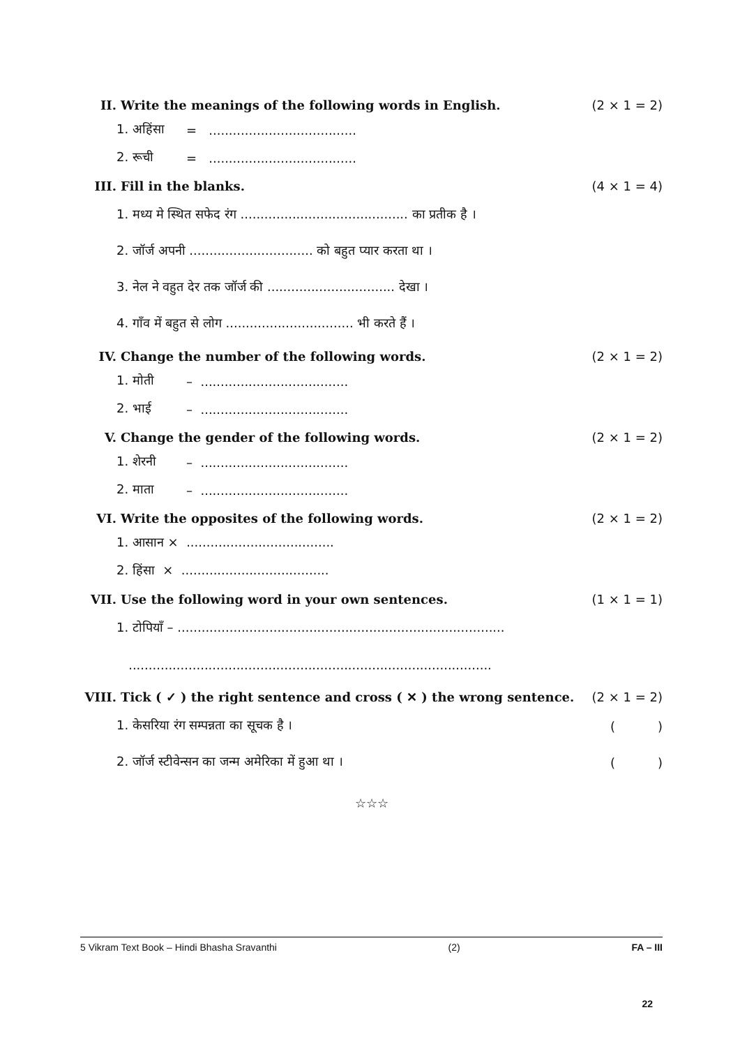II. Write the meanings of the following words in English. (2 × 1 = 2)
1. अहिंसा = .....................................
2. रूची = .....................................
III. Fill in the blanks. (4 × 1 = 4)
1. मध्य मे स्थित सफेद रंग .......................................... का प्रतीक है ।
2. जॉर्ज अपनी ............................... को बहुत प्यार करता था ।
3. नेल ने वहुत देर तक जॉर्ज की ................................ देखा ।
4. गाँव में बहुत से लोग ................................ भी करते हैं ।
IV. Change the number of the following words. (2 × 1 = 2)
1. मोती – .....................................
2. भाई – .....................................
V. Change the gender of the following words. (2 × 1 = 2)
1. शेरनी – .....................................
2. माता – .....................................
VI. Write the opposites of the following words. (2 × 1 = 2)
1. आसान × .....................................
2. हिंसा × .....................................
VII. Use the following word in your own sentences. (1 × 1 = 1)
1. टोपियाँ – ..................................................................................
...........................................................................................
VIII. Tick ( ✓ ) the right sentence and cross ( ✕ ) the wrong sentence. (2 × 1 = 2)
1. केसरिया रंग सम्पन्नता का सूचक है । ()
2. जॉर्ज स्टीवेन्सन का जन्म अमेरिका में हुआ था । ()
☆☆☆
5 Vikram Text Book – Hindi Bhasha Sravanthi (2) FA – III
22